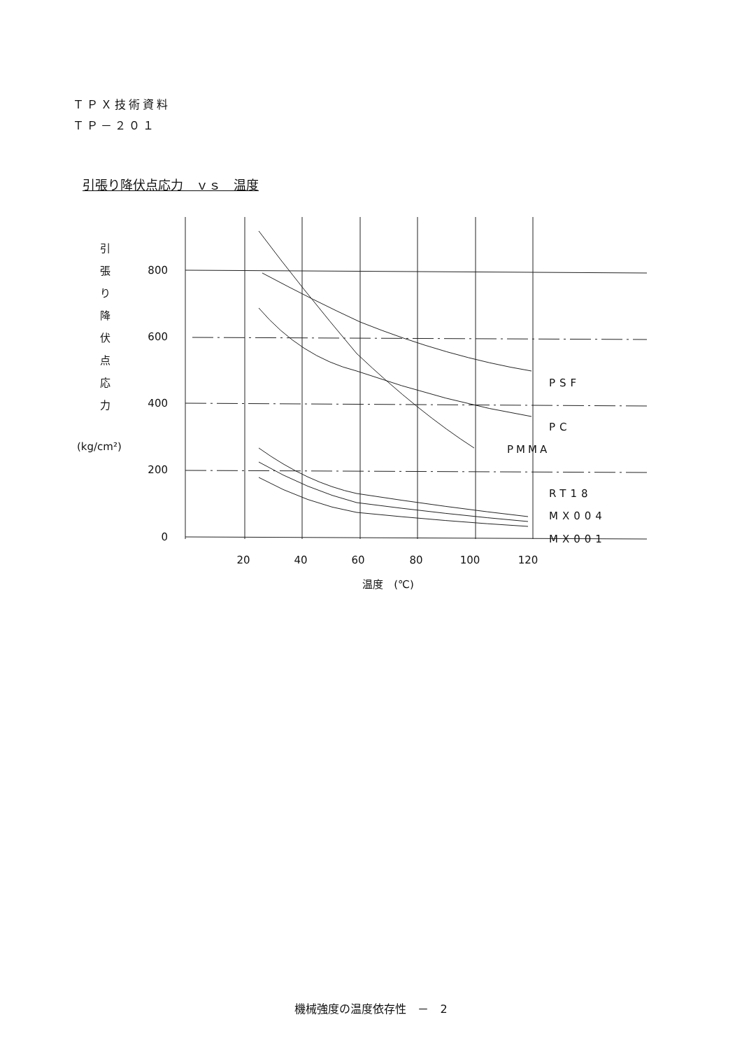ＴＰＸ技術資料
ＴＰ－２０１
引張り降伏点応力　ｖｓ　温度
800
600
400
200
0
20
40
60
80
100
120
温度　(℃)
引
張
り
降
伏
点
応
力
(kg/cm²)
PSF
PC
PMMA
RT18
MX004
MX001
機械強度の温度依存性　－　2